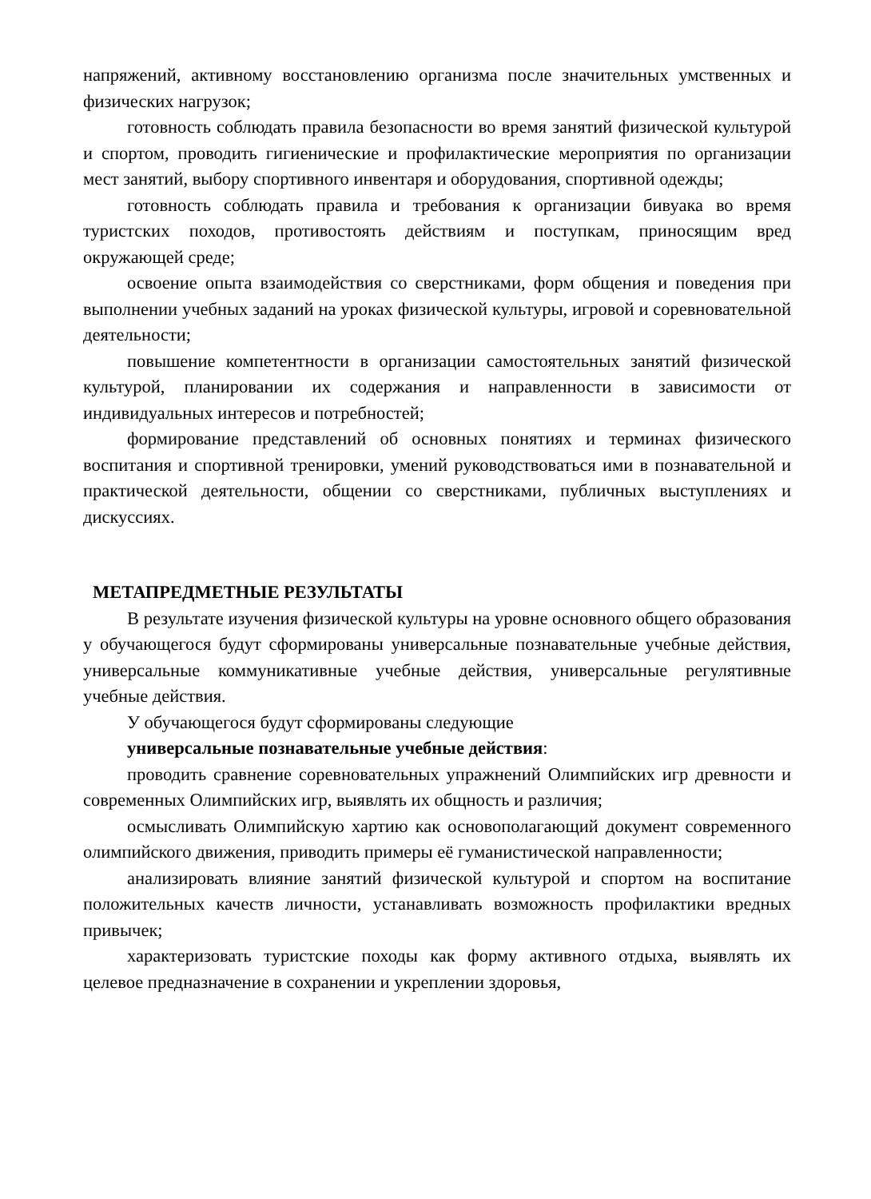напряжений, активному восстановлению организма после значительных умственных и физических нагрузок;
готовность соблюдать правила безопасности во время занятий физической культурой и спортом, проводить гигиенические и профилактические мероприятия по организации мест занятий, выбору спортивного инвентаря и оборудования, спортивной одежды;
готовность соблюдать правила и требования к организации бивуака во время туристских походов, противостоять действиям и поступкам, приносящим вред окружающей среде;
освоение опыта взаимодействия со сверстниками, форм общения и поведения при выполнении учебных заданий на уроках физической культуры, игровой и соревновательной деятельности;
повышение компетентности в организации самостоятельных занятий физической культурой, планировании их содержания и направленности в зависимости от индивидуальных интересов и потребностей;
формирование представлений об основных понятиях и терминах физического воспитания и спортивной тренировки, умений руководствоваться ими в познавательной и практической деятельности, общении со сверстниками, публичных выступлениях и дискуссиях.
МЕТАПРЕДМЕТНЫЕ РЕЗУЛЬТАТЫ
В результате изучения физической культуры на уровне основного общего образования у обучающегося будут сформированы универсальные познавательные учебные действия, универсальные коммуникативные учебные действия, универсальные регулятивные учебные действия.
У обучающегося будут сформированы следующие
универсальные познавательные учебные действия:
проводить сравнение соревновательных упражнений Олимпийских игр древности и современных Олимпийских игр, выявлять их общность и различия;
осмысливать Олимпийскую хартию как основополагающий документ современного олимпийского движения, приводить примеры её гуманистической направленности;
анализировать влияние занятий физической культурой и спортом на воспитание положительных качеств личности, устанавливать возможность профилактики вредных привычек;
характеризовать туристские походы как форму активного отдыха, выявлять их целевое предназначение в сохранении и укреплении здоровья,